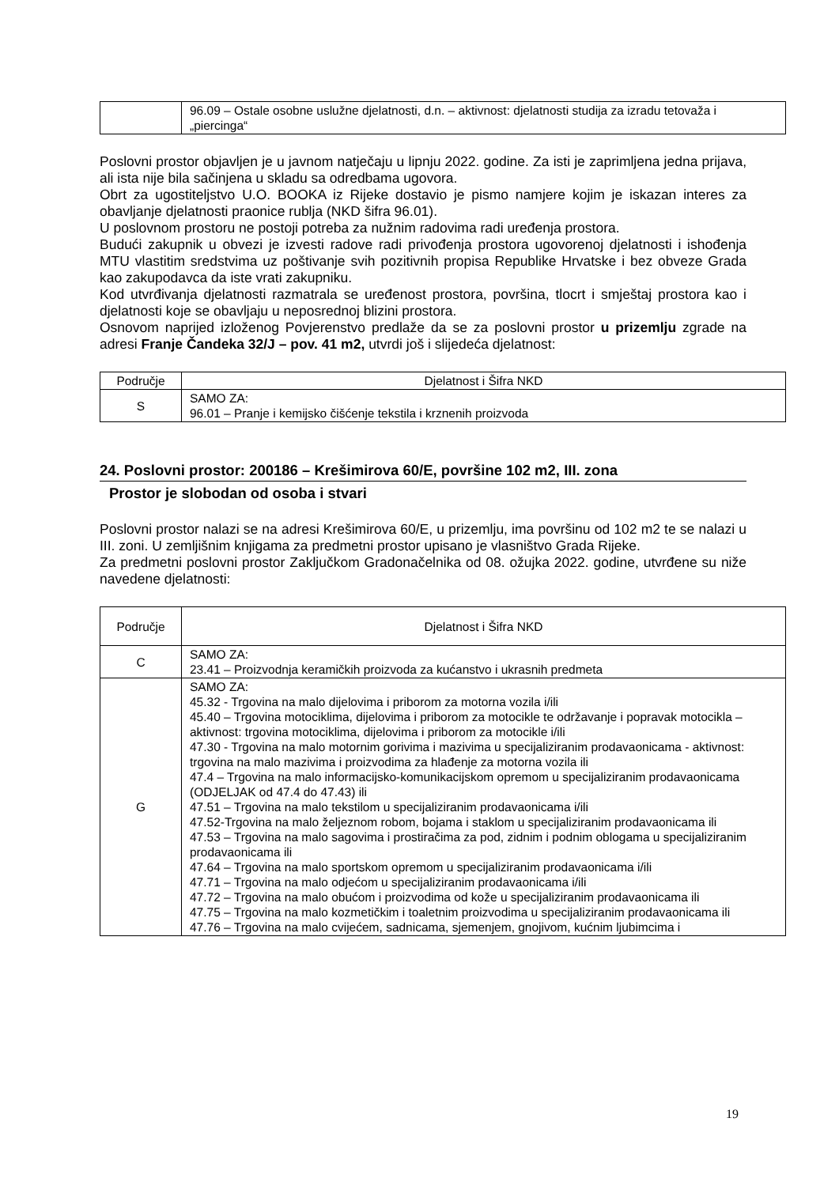| | 96.09 – Ostale osobne uslužne djelatnosti, d.n. – aktivnost: djelatnosti studija za izradu tetovaža i „piercinga“ |
Poslovni prostor objavljen je u javnom natječaju u lipnju 2022. godine. Za isti je zaprimljena jedna prijava, ali ista nije bila sačinjena u skladu sa odredbama ugovora.
Obrt za ugostiteljstvo U.O. BOOKA iz Rijeke dostavio je pismo namjere kojim je iskazan interes za obavljanje djelatnosti praonice rublja (NKD šifra 96.01).
U poslovnom prostoru ne postoji potreba za nužnim radovima radi uređenja prostora.
Budući zakupnik u obvezi je izvesti radove radi privođenja prostora ugovorenoj djelatnosti i ishođenja MTU vlastitim sredstvima uz poštivanje svih pozitivnih propisa Republike Hrvatske i bez obveze Grada kao zakupodavca da iste vrati zakupniku.
Kod utvrđivanja djelatnosti razmatrala se uređenost prostora, površina, tlocrt i smještaj prostora kao i djelatnosti koje se obavljaju u neposrednoj blizini prostora.
Osnovom naprijed izloženog Povjerenstvo predlaže da se za poslovni prostor u prizemlju zgrade na adresi Franje Čandeka 32/J – pov. 41 m2, utvrdi još i slijedeća djelatnost:
| Područje | Djelatnost i Šifra NKD |
| --- | --- |
| S | SAMO ZA: 96.01 – Pranje i kemijsko čišćenje tekstila i krznenih proizvoda |
24. Poslovni prostor: 200186 – Krešimirova 60/E, površine 102 m2, III. zona
Prostor je slobodan od osoba i stvari
Poslovni prostor nalazi se na adresi Krešimirova 60/E, u prizemlju, ima površinu od 102 m2 te se nalazi u III. zoni. U zemljišnim knjigama za predmetni prostor upisano je vlasništvo Grada Rijeke.
Za predmetni poslovni prostor Zaključkom Gradonačelnika od 08. ožujka 2022. godine, utvrđene su niže navedene djelatnosti:
| Područje | Djelatnost i Šifra NKD |
| --- | --- |
| C | SAMO ZA: 23.41 – Proizvodnja keramičkih proizvoda za kućanstvo i ukrasnih predmeta |
| G | SAMO ZA: 45.32 - Trgovina na malo dijelovima i priborom za motorna vozila i/ili 45.40 – Trgovina motociklima, dijelovima i priborom za motocikle te održavanje i popravak motocikla – aktivnost: trgovina motociklima, dijelovima i priborom za motocikle i/ili 47.30 - Trgovina na malo motornim gorivima i mazivima u specijaliziranim prodavaonicama - aktivnost: trgovina na malo mazivima i proizvodima za hlađenje za motorna vozila ili 47.4 – Trgovina na malo informacijsko-komunikacijskom opremom u specijaliziranim prodavaonicama (ODJELJAK od 47.4 do 47.43) ili 47.51 – Trgovina na malo tekstilom u specijaliziranim prodavaonicama i/ili 47.52-Trgovina na malo željeznom robom, bojama i staklom u specijaliziranim prodavaonicama ili 47.53 – Trgovina na malo sagovima i prostiračima za pod, zidnim i podnim oblogama u specijaliziranim prodavaonicama ili 47.64 – Trgovina na malo sportskom opremom u specijaliziranim prodavaonicama i/ili 47.71 – Trgovina na malo odjećom u specijaliziranim prodavaonicama i/ili 47.72 – Trgovina na malo obućom i proizvodima od kože u specijaliziranim prodavaonicama ili 47.75 – Trgovina na malo kozmetičkim i toaletnim proizvodima u specijaliziranim prodavaonicama ili 47.76 – Trgovina na malo cvijećem, sadnicama, sjemenjem, gnojivom, kućnim ljubimcima i |
19